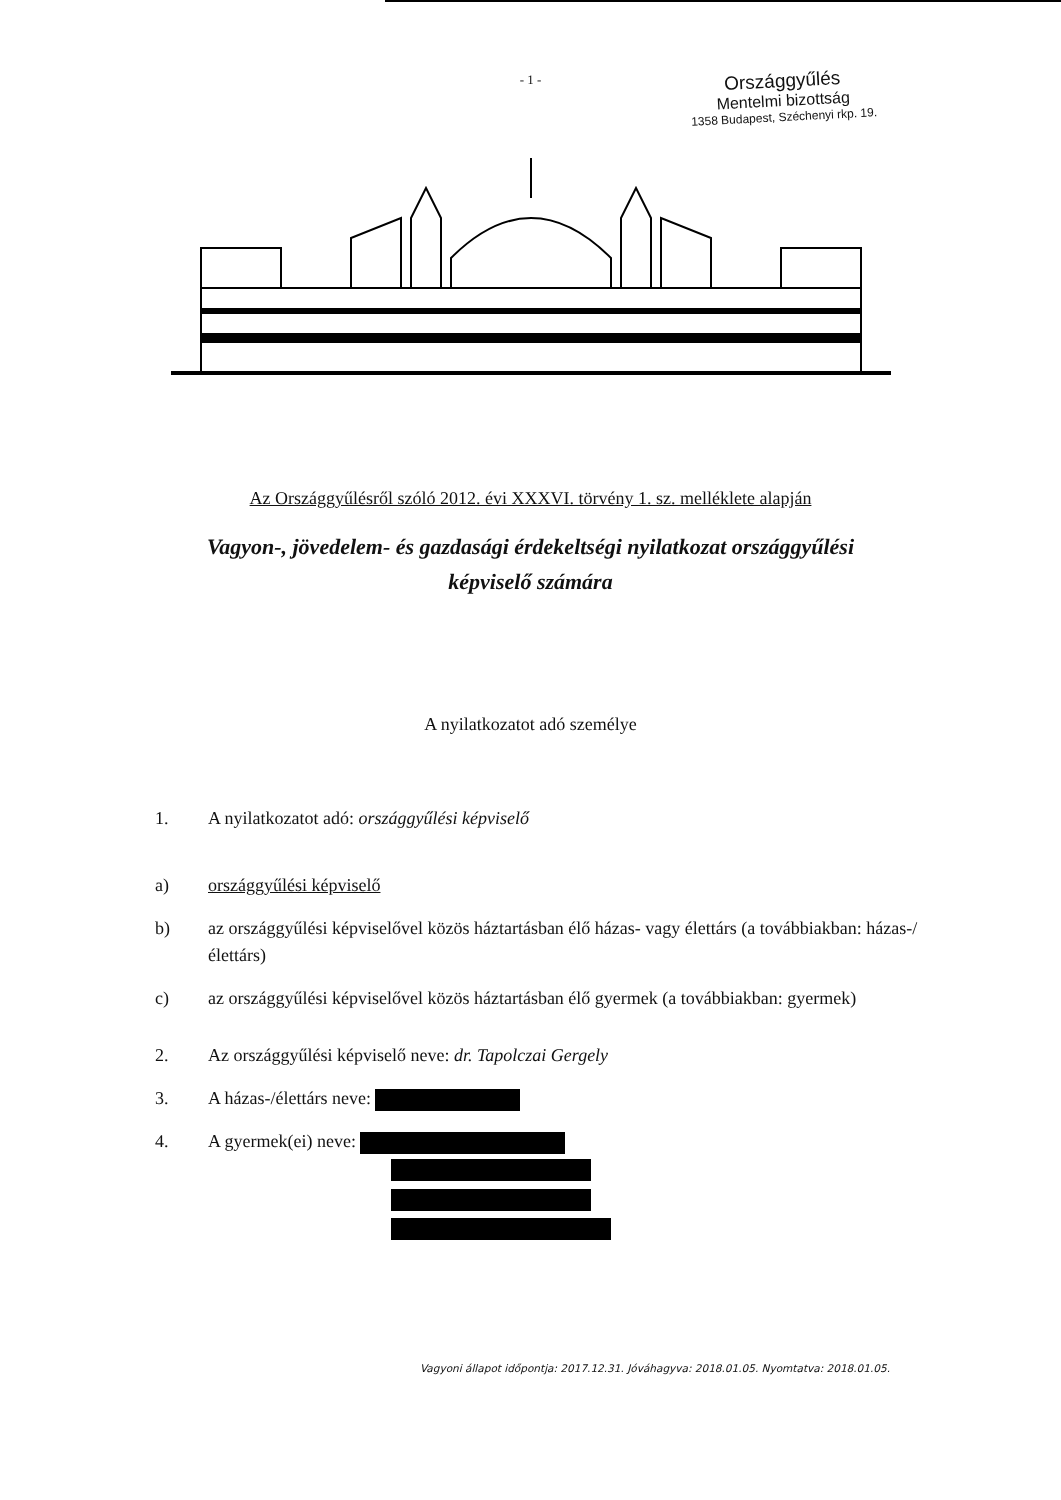- 1 -
Országgyűlés
Mentelmi bizottság
1358 Budapest, Széchenyi rkp. 19.
Az Országgyűlésről szóló 2012. évi XXXVI. törvény 1. sz. melléklete alapján
Vagyon-, jövedelem- és gazdasági érdekeltségi nyilatkozat országgyűlési képviselő számára
A nyilatkozatot adó személye
1. A nyilatkozatot adó: országgyűlési képviselő
a) országgyűlési képviselő
b) az országgyűlési képviselővel közös háztartásban élő házas- vagy élettárs (a továbbiakban: házas-/élettárs)
c) az országgyűlési képviselővel közös háztartásban élő gyermek (a továbbiakban: gyermek)
2. Az országgyűlési képviselő neve: dr. Tapolczai Gergely
3. A házas-/élettárs neve:
4. A gyermek(ei) neve:
Vagyoni állapot időpontja: 2017.12.31. Jóváhagyva: 2018.01.05. Nyomtatva: 2018.01.05.